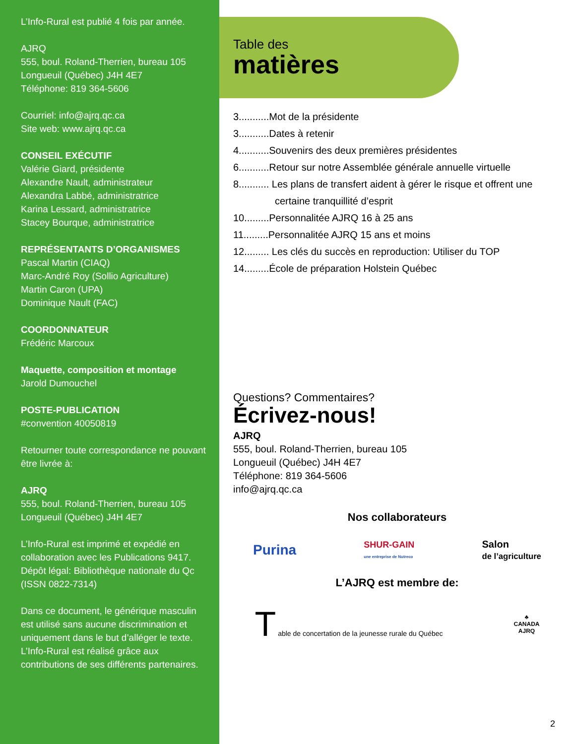L’Info-Rural est publié 4 fois par année.
AJRQ
555, boul. Roland-Therrien, bureau 105
Longueuil (Québec) J4H 4E7
Téléphone: 819 364-5606
Courriel: info@ajrq.qc.ca
Site web: www.ajrq.qc.ca
CONSEIL EXÉCUTIF
Valérie Giard, présidente
Alexandre Nault, administrateur
Alexandra Labbé, administratrice
Karina Lessard, administratrice
Stacey Bourque, administratrice
REPRÉSENTANTS D’ORGANISMES
Pascal Martin (CIAQ)
Marc-André Roy (Sollio Agriculture)
Martin Caron (UPA)
Dominique Nault (FAC)
COORDONNATEUR
Frédéric Marcoux
Maquette, composition et montage
Jarold Dumouchel
POSTE-PUBLICATION
#convention 40050819
Retourner toute correspondance ne pouvant être livrée à:
AJRQ
555, boul. Roland-Therrien, bureau 105
Longueuil (Québec) J4H 4E7
L’Info-Rural est imprimé et expédié en collaboration avec les Publications 9417. Dépôt légal: Bibliothèque nationale du Qc (ISSN 0822-7314)
Dans ce document, le générique masculin est utilisé sans aucune discrimination et uniquement dans le but d’alléger le texte. L’Info-Rural est réalisé grâce aux contributions de ses différents partenaires.
Table des
matières
3...........Mot de la présidente
3...........Dates à retenir
4...........Souvenirs des deux premières présidentes
6...........Retour sur notre Assemblée générale annuelle virtuelle
8........... Les plans de transfert aident à gérer le risque et offrent une
certaine tranquillité d’esprit
10.........Personnalitée AJRQ 16 à 25 ans
11.........Personnalitée AJRQ 15 ans et moins
12......... Les clés du succès en reproduction: Utiliser du TOP
14.........École de préparation Holstein Québec
Questions? Commentaires?
Écrivez-nous!
AJRQ
555, boul. Roland-Therrien, bureau 105
Longueuil (Québec) J4H 4E7
Téléphone: 819 364-5606
info@ajrq.qc.ca
Nos collaborateurs
Purina SHUR-GAIN
une entreprise de Nutreco Salon
de l’agriculture
L’AJRQ est membre de:
T able de concertation de la jeunesse rurale du Québec ♣
CANADA
AJRQ
2